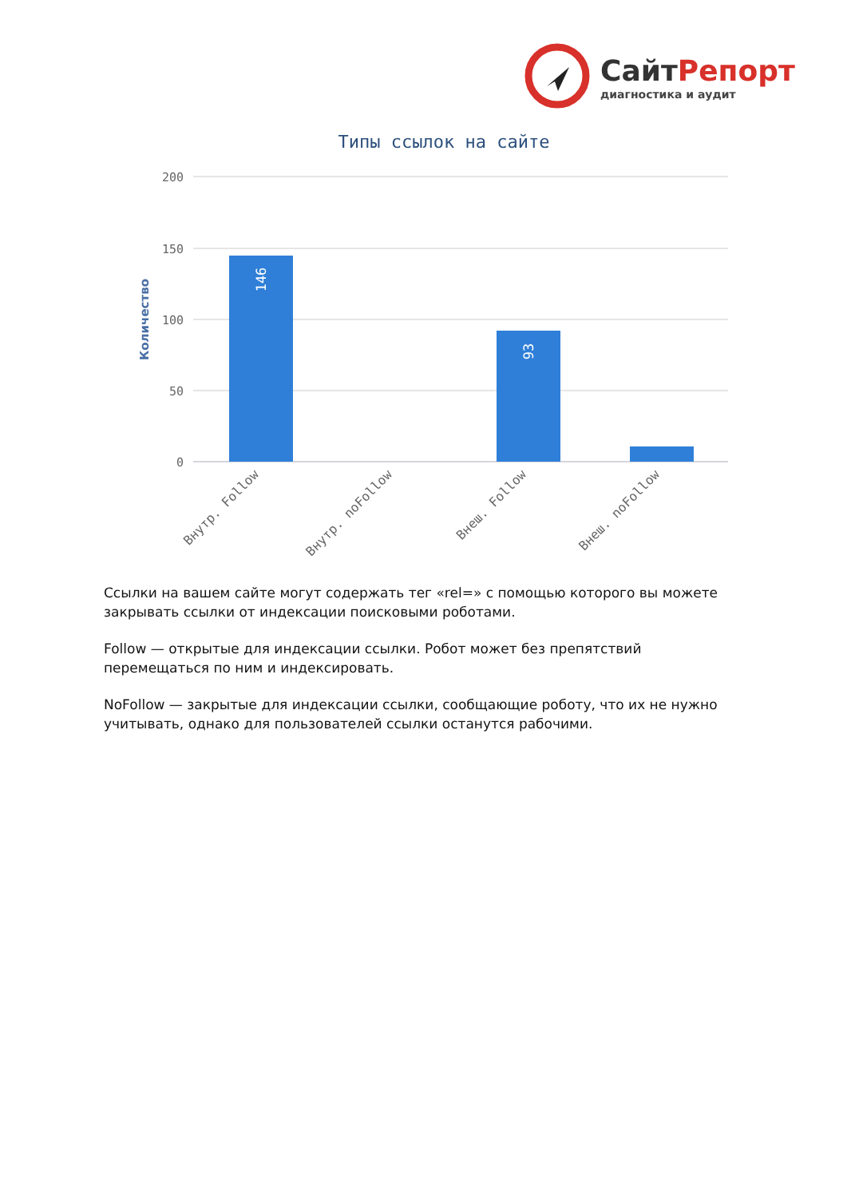СайтРепорт
диагностика и аудит
Типы ссылок на сайте
200
150
100
50
0
Количество
146
93
Внутр. Follow
Внутр. noFollow
Внеш. Follow
Внеш. noFollow
Ссылки на вашем сайте могут содержать тег «rel=» с помощью которого вы можете закрывать ссылки от индексации поисковыми роботами.
Follow — открытые для индексации ссылки. Робот может без препятствий перемещаться по ним и индексировать.
NoFollow — закрытые для индексации ссылки, сообщающие роботу, что их не нужно учитывать, однако для пользователей ссылки останутся рабочими.